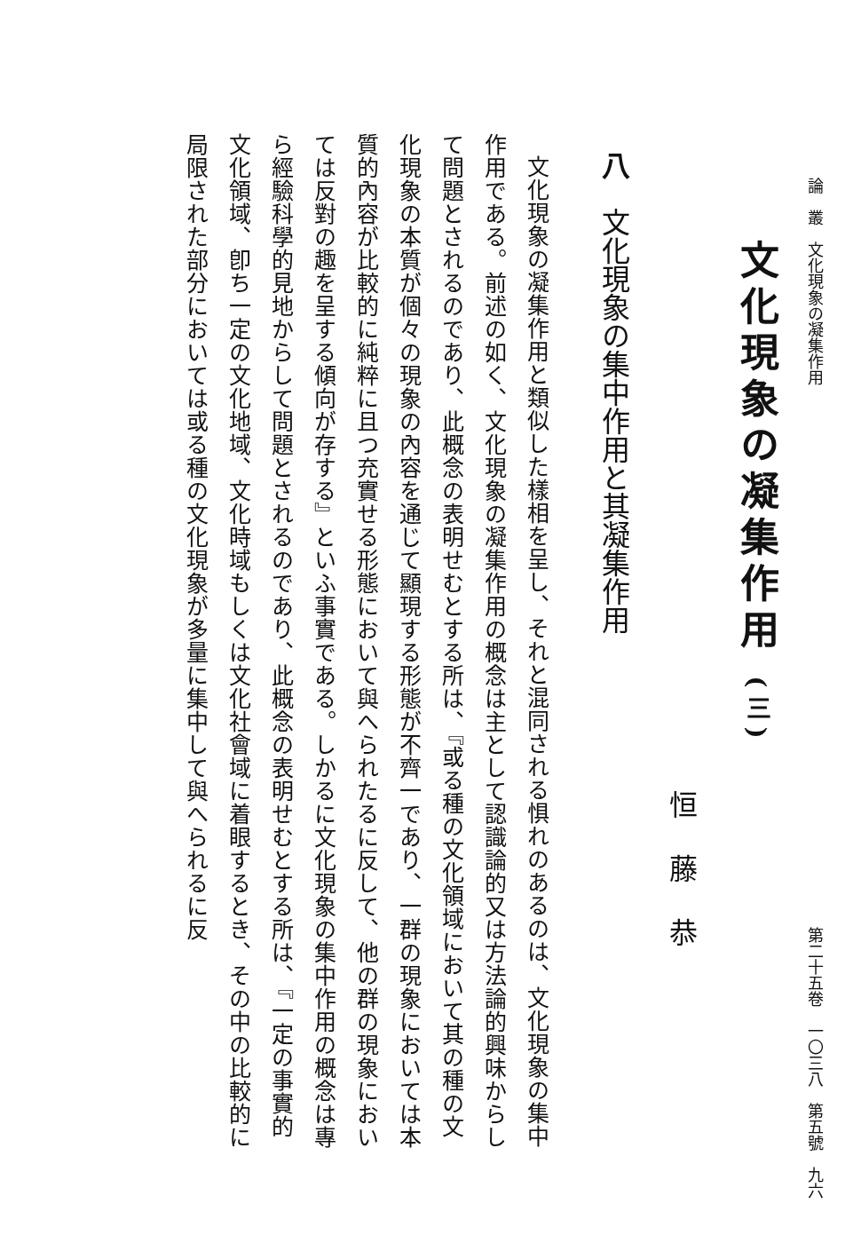論　叢　文化現象の凝集作用 第二十五卷　一〇三八　第五號　九六
文化現象の凝集作用 (三)
恒藤恭
八　文化現象の集中作用と其凝集作用
文化現象の凝集作用と類似した樣相を呈し、それと混同される惧れのあるのは、文化現象の集中作用である。前述の如く、文化現象の凝集作用の概念は主として認識論的又は方法論的興味からして問題とされるのであり、此概念の表明せむとする所は、『或る種の文化領域において其の種の文化現象の本質が個々の現象の內容を通じて顯現する形態が不齊一であり、一群の現象においては本質的內容が比較的に純粹に且つ充實せる形態において與へられたるに反して、他の群の現象においては反對の趣を呈する傾向が存する』といふ事實である。しかるに文化現象の集中作用の概念は專ら經驗科學的見地からして問題とされるのであり、此概念の表明せむとする所は、『一定の事實的文化領域、卽ち一定の文化地域、文化時域もしくは文化社會域に着眼するとき、その中の比較的に局限された部分においては或る種の文化現象が多量に集中して與へられるに反